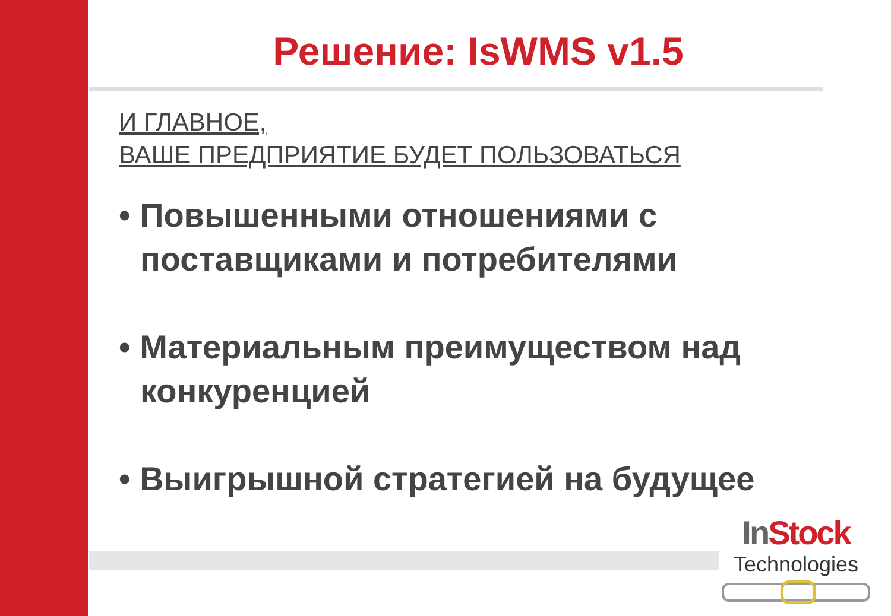Решение: IsWMS v1.5
И ГЛАВНОЕ,
ВАШЕ ПРЕДПРИЯТИЕ БУДЕТ ПОЛЬЗОВАТЬСЯ
• Повышенными отношениями с поставщиками и потребителями
• Материальным преимуществом над конкуренцией
• Выигрышной стратегией на будущее
In Stock
Technologies